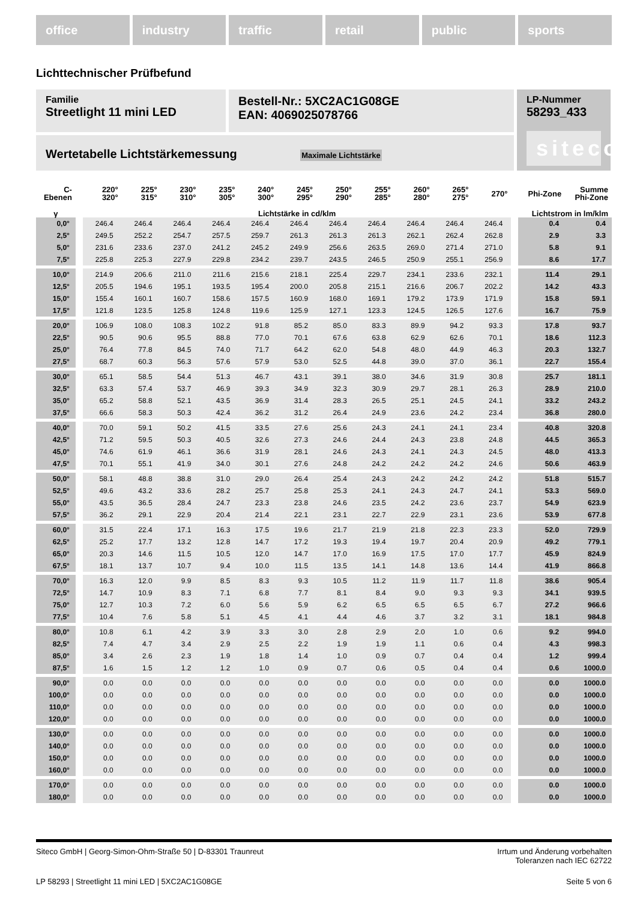office industry traffic retail public sports
Lichttechnischer Prüfbefund
Familie
Streetlight 11 mini LED
Bestell-Nr.: 5XC2AC1G08GE
EAN: 4069025078766
LP-Nummer
58293_433
siteco
Wertetabelle Lichtstärkemessung Maximale Lichtstärke
| C- Ebenen | | 220° 320° | 225° 315° | 230° 310° | 235° 305° | 240° 300° | 245° 295° | 250° 290° | 255° 285° | 260° 280° | 265° 275° | 270° | | Phi-Zone | Summe Phi-Zone |
| --- | --- | --- | --- | --- | --- | --- | --- | --- | --- | --- | --- | --- | --- | --- | --- |
| γ | | Lichtstärke in cd/klm | | | | | | | | | | | | Lichtstrom in lm/klm | |
| 0,0° | | 246.4 | 246.4 | 246.4 | 246.4 | 246.4 | 246.4 | 246.4 | 246.4 | 246.4 | 246.4 | 246.4 | | 0.4 | 0.4 |
| 2,5° | | 249.5 | 252.2 | 254.7 | 257.5 | 259.7 | 261.3 | 261.3 | 261.3 | 262.1 | 262.4 | 262.8 | | 2.9 | 3.3 |
| 5,0° | | 231.6 | 233.6 | 237.0 | 241.2 | 245.2 | 249.9 | 256.6 | 263.5 | 269.0 | 271.4 | 271.0 | | 5.8 | 9.1 |
| 7,5° | | 225.8 | 225.3 | 227.9 | 229.8 | 234.2 | 239.7 | 243.5 | 246.5 | 250.9 | 255.1 | 256.9 | | 8.6 | 17.7 |
| 10,0° | | 214.9 | 206.6 | 211.0 | 211.6 | 215.6 | 218.1 | 225.4 | 229.7 | 234.1 | 233.6 | 232.1 | | 11.4 | 29.1 |
| 12,5° | | 205.5 | 194.6 | 195.1 | 193.5 | 195.4 | 200.0 | 205.8 | 215.1 | 216.6 | 206.7 | 202.2 | | 14.2 | 43.3 |
| 15,0° | | 155.4 | 160.1 | 160.7 | 158.6 | 157.5 | 160.9 | 168.0 | 169.1 | 179.2 | 173.9 | 171.9 | | 15.8 | 59.1 |
| 17,5° | | 121.8 | 123.5 | 125.8 | 124.8 | 119.6 | 125.9 | 127.1 | 123.3 | 124.5 | 126.5 | 127.6 | | 16.7 | 75.9 |
| 20,0° | | 106.9 | 108.0 | 108.3 | 102.2 | 91.8 | 85.2 | 85.0 | 83.3 | 89.9 | 94.2 | 93.3 | | 17.8 | 93.7 |
| 22,5° | | 90.5 | 90.6 | 95.5 | 88.8 | 77.0 | 70.1 | 67.6 | 63.8 | 62.9 | 62.6 | 70.1 | | 18.6 | 112.3 |
| 25,0° | | 76.4 | 77.8 | 84.5 | 74.0 | 71.7 | 64.2 | 62.0 | 54.8 | 48.0 | 44.9 | 46.3 | | 20.3 | 132.7 |
| 27,5° | | 68.7 | 60.3 | 56.3 | 57.6 | 57.9 | 53.0 | 52.5 | 44.8 | 39.0 | 37.0 | 36.1 | | 22.7 | 155.4 |
| 30,0° | | 65.1 | 58.5 | 54.4 | 51.3 | 46.7 | 43.1 | 39.1 | 38.0 | 34.6 | 31.9 | 30.8 | | 25.7 | 181.1 |
| 32,5° | | 63.3 | 57.4 | 53.7 | 46.9 | 39.3 | 34.9 | 32.3 | 30.9 | 29.7 | 28.1 | 26.3 | | 28.9 | 210.0 |
| 35,0° | | 65.2 | 58.8 | 52.1 | 43.5 | 36.9 | 31.4 | 28.3 | 26.5 | 25.1 | 24.5 | 24.1 | | 33.2 | 243.2 |
| 37,5° | | 66.6 | 58.3 | 50.3 | 42.4 | 36.2 | 31.2 | 26.4 | 24.9 | 23.6 | 24.2 | 23.4 | | 36.8 | 280.0 |
| 40,0° | | 70.0 | 59.1 | 50.2 | 41.5 | 33.5 | 27.6 | 25.6 | 24.3 | 24.1 | 24.1 | 23.4 | | 40.8 | 320.8 |
| 42,5° | | 71.2 | 59.5 | 50.3 | 40.5 | 32.6 | 27.3 | 24.6 | 24.4 | 24.3 | 23.8 | 24.8 | | 44.5 | 365.3 |
| 45,0° | | 74.6 | 61.9 | 46.1 | 36.6 | 31.9 | 28.1 | 24.6 | 24.3 | 24.1 | 24.3 | 24.5 | | 48.0 | 413.3 |
| 47,5° | | 70.1 | 55.1 | 41.9 | 34.0 | 30.1 | 27.6 | 24.8 | 24.2 | 24.2 | 24.2 | 24.6 | | 50.6 | 463.9 |
| 50,0° | | 58.1 | 48.8 | 38.8 | 31.0 | 29.0 | 26.4 | 25.4 | 24.3 | 24.2 | 24.2 | 24.2 | | 51.8 | 515.7 |
| 52,5° | | 49.6 | 43.2 | 33.6 | 28.2 | 25.7 | 25.8 | 25.3 | 24.1 | 24.3 | 24.7 | 24.1 | | 53.3 | 569.0 |
| 55,0° | | 43.5 | 36.5 | 28.4 | 24.7 | 23.3 | 23.8 | 24.6 | 23.5 | 24.2 | 23.6 | 23.7 | | 54.9 | 623.9 |
| 57,5° | | 36.2 | 29.1 | 22.9 | 20.4 | 21.4 | 22.1 | 23.1 | 22.7 | 22.9 | 23.1 | 23.6 | | 53.9 | 677.8 |
| 60,0° | | 31.5 | 22.4 | 17.1 | 16.3 | 17.5 | 19.6 | 21.7 | 21.9 | 21.8 | 22.3 | 23.3 | | 52.0 | 729.9 |
| 62,5° | | 25.2 | 17.7 | 13.2 | 12.8 | 14.7 | 17.2 | 19.3 | 19.4 | 19.7 | 20.4 | 20.9 | | 49.2 | 779.1 |
| 65,0° | | 20.3 | 14.6 | 11.5 | 10.5 | 12.0 | 14.7 | 17.0 | 16.9 | 17.5 | 17.0 | 17.7 | | 45.9 | 824.9 |
| 67,5° | | 18.1 | 13.7 | 10.7 | 9.4 | 10.0 | 11.5 | 13.5 | 14.1 | 14.8 | 13.6 | 14.4 | | 41.9 | 866.8 |
| 70,0° | | 16.3 | 12.0 | 9.9 | 8.5 | 8.3 | 9.3 | 10.5 | 11.2 | 11.9 | 11.7 | 11.8 | | 38.6 | 905.4 |
| 72,5° | | 14.7 | 10.9 | 8.3 | 7.1 | 6.8 | 7.7 | 8.1 | 8.4 | 9.0 | 9.3 | 9.3 | | 34.1 | 939.5 |
| 75,0° | | 12.7 | 10.3 | 7.2 | 6.0 | 5.6 | 5.9 | 6.2 | 6.5 | 6.5 | 6.5 | 6.7 | | 27.2 | 966.6 |
| 77,5° | | 10.4 | 7.6 | 5.8 | 5.1 | 4.5 | 4.1 | 4.4 | 4.6 | 3.7 | 3.2 | 3.1 | | 18.1 | 984.8 |
| 80,0° | | 10.8 | 6.1 | 4.2 | 3.9 | 3.3 | 3.0 | 2.8 | 2.9 | 2.0 | 1.0 | 0.6 | | 9.2 | 994.0 |
| 82,5° | | 7.4 | 4.7 | 3.4 | 2.9 | 2.5 | 2.2 | 1.9 | 1.9 | 1.1 | 0.6 | 0.4 | | 4.3 | 998.3 |
| 85,0° | | 3.4 | 2.6 | 2.3 | 1.9 | 1.8 | 1.4 | 1.0 | 0.9 | 0.7 | 0.4 | 0.4 | | 1.2 | 999.4 |
| 87,5° | | 1.6 | 1.5 | 1.2 | 1.2 | 1.0 | 0.9 | 0.7 | 0.6 | 0.5 | 0.4 | 0.4 | | 0.6 | 1000.0 |
| 90,0° | | 0.0 | 0.0 | 0.0 | 0.0 | 0.0 | 0.0 | 0.0 | 0.0 | 0.0 | 0.0 | 0.0 | | 0.0 | 1000.0 |
| 100,0° | | 0.0 | 0.0 | 0.0 | 0.0 | 0.0 | 0.0 | 0.0 | 0.0 | 0.0 | 0.0 | 0.0 | | 0.0 | 1000.0 |
| 110,0° | | 0.0 | 0.0 | 0.0 | 0.0 | 0.0 | 0.0 | 0.0 | 0.0 | 0.0 | 0.0 | 0.0 | | 0.0 | 1000.0 |
| 120,0° | | 0.0 | 0.0 | 0.0 | 0.0 | 0.0 | 0.0 | 0.0 | 0.0 | 0.0 | 0.0 | 0.0 | | 0.0 | 1000.0 |
| 130,0° | | 0.0 | 0.0 | 0.0 | 0.0 | 0.0 | 0.0 | 0.0 | 0.0 | 0.0 | 0.0 | 0.0 | | 0.0 | 1000.0 |
| 140,0° | | 0.0 | 0.0 | 0.0 | 0.0 | 0.0 | 0.0 | 0.0 | 0.0 | 0.0 | 0.0 | 0.0 | | 0.0 | 1000.0 |
| 150,0° | | 0.0 | 0.0 | 0.0 | 0.0 | 0.0 | 0.0 | 0.0 | 0.0 | 0.0 | 0.0 | 0.0 | | 0.0 | 1000.0 |
| 160,0° | | 0.0 | 0.0 | 0.0 | 0.0 | 0.0 | 0.0 | 0.0 | 0.0 | 0.0 | 0.0 | 0.0 | | 0.0 | 1000.0 |
| 170,0° | | 0.0 | 0.0 | 0.0 | 0.0 | 0.0 | 0.0 | 0.0 | 0.0 | 0.0 | 0.0 | 0.0 | | 0.0 | 1000.0 |
| 180,0° | | 0.0 | 0.0 | 0.0 | 0.0 | 0.0 | 0.0 | 0.0 | 0.0 | 0.0 | 0.0 | 0.0 | | 0.0 | 1000.0 |
Siteco GmbH | Georg-Simon-Ohm-Straße 50 | D-83301 Traunreut
Irrtum und Änderung vorbehalten
Toleranzen nach IEC 62722
LP 58293 | Streetlight 11 mini LED | 5XC2AC1G08GE
Seite 5 von 6